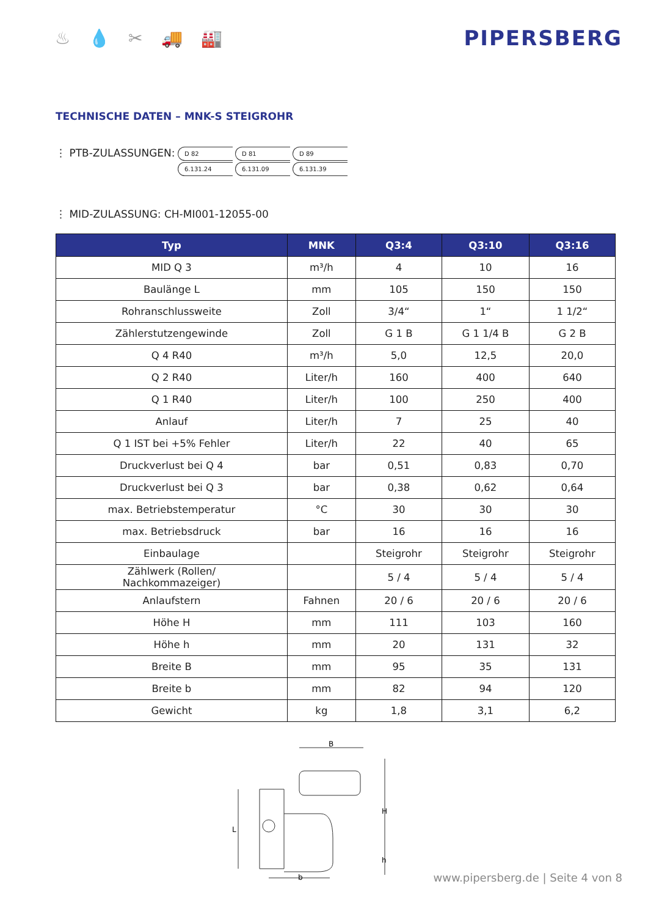♨ 💧 ✂ 🚚 🏭
PIPERSBERG
TECHNISCHE DATEN – MNK-S STEIGROHR
⋮ PTB-ZULASSUNGEN:
D 82
6.131.24
D 81
6.131.09
D 89
6.131.39
⋮ MID-ZULASSUNG: CH-MI001-12055-00
| Typ | MNK | Q3:4 | Q3:10 | Q3:16 |
| --- | --- | --- | --- | --- |
| MID Q 3 | m³/h | 4 | 10 | 16 |
| Baulänge L | mm | 105 | 150 | 150 |
| Rohranschlussweite | Zoll | 3/4“ | 1“ | 1 1/2“ |
| Zählerstutzengewinde | Zoll | G 1 B | G 1 1/4 B | G 2 B |
| Q 4 R40 | m³/h | 5,0 | 12,5 | 20,0 |
| Q 2 R40 | Liter/h | 160 | 400 | 640 |
| Q 1 R40 | Liter/h | 100 | 250 | 400 |
| Anlauf | Liter/h | 7 | 25 | 40 |
| Q 1 IST bei +5% Fehler | Liter/h | 22 | 40 | 65 |
| Druckverlust bei Q 4 | bar | 0,51 | 0,83 | 0,70 |
| Druckverlust bei Q 3 | bar | 0,38 | 0,62 | 0,64 |
| max. Betriebstemperatur | °C | 30 | 30 | 30 |
| max. Betriebsdruck | bar | 16 | 16 | 16 |
| Einbaulage | | Steigrohr | Steigrohr | Steigrohr |
| Zählwerk (Rollen/ Nachkommazeiger) | | 5 / 4 | 5 / 4 | 5 / 4 |
| Anlaufstern | Fahnen | 20 / 6 | 20 / 6 | 20 / 6 |
| Höhe H | mm | 111 | 103 | 160 |
| Höhe h | mm | 20 | 131 | 32 |
| Breite B | mm | 95 | 35 | 131 |
| Breite b | mm | 82 | 94 | 120 |
| Gewicht | kg | 1,8 | 3,1 | 6,2 |
B
L
H
h
b
www.pipersberg.de | Seite 4 von 8